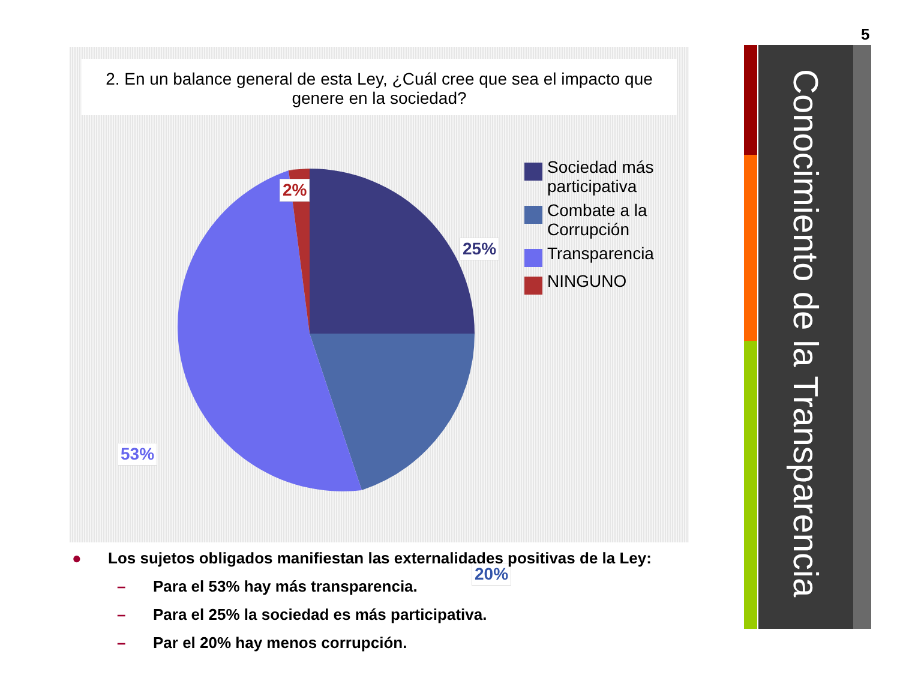5
Conocimiento de la Transparencia
2. En un balance general de esta Ley, ¿Cuál cree que sea el impacto que
genere en la sociedad?
2%
25%
20%
53%
Sociedad más
participativa
Combate a la
Corrupción
Transparencia
NINGUNO
● Los sujetos obligados manifiestan las externalidades positivas de la Ley:
– Para el 53% hay más transparencia.
– Para el 25% la sociedad es más participativa.
– Par el 20% hay menos corrupción.